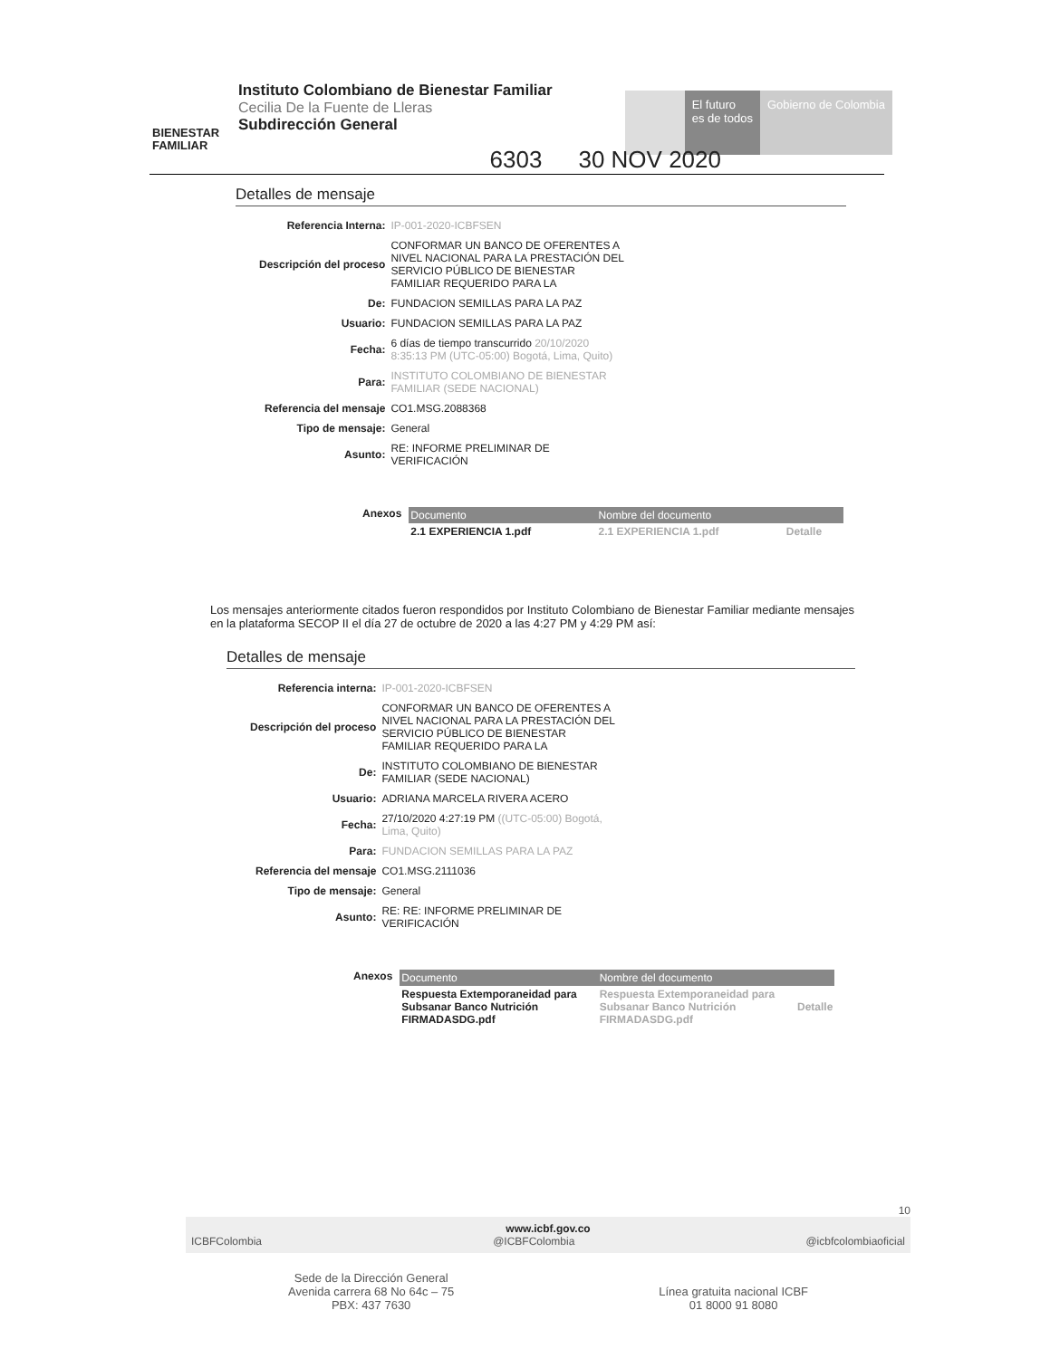BIENESTAR FAMILIAR
Instituto Colombiano de Bienestar Familiar
Cecilia De la Fuente de Lleras
Subdirección General
El futuro
es de todos
Gobierno de Colombia
6303 30 NOV 2020
Detalles de mensaje
| Referencia Interna: | IP-001-2020-ICBFSEN |
| Descripción del proceso | CONFORMAR UN BANCO DE OFERENTES A NIVEL NACIONAL PARA LA PRESTACIÓN DEL SERVICIO PÚBLICO DE BIENESTAR FAMILIAR REQUERIDO PARA LA |
| De: | FUNDACION SEMILLAS PARA LA PAZ |
| Usuario: | FUNDACION SEMILLAS PARA LA PAZ |
| Fecha: | 6 días de tiempo transcurrido 20/10/2020 8:35:13 PM (UTC-05:00) Bogotá, Lima, Quito) |
| Para: | INSTITUTO COLOMBIANO DE BIENESTAR FAMILIAR (SEDE NACIONAL) |
| Referencia del mensaje | CO1.MSG.2088368 |
| Tipo de mensaje: | General |
| Asunto: | RE: INFORME PRELIMINAR DE VERIFICACIÓN |
Anexos
| Documento | Nombre del documento | |
| --- | --- | --- |
| 2.1 EXPERIENCIA 1.pdf | 2.1 EXPERIENCIA 1.pdf | Detalle |
Los mensajes anteriormente citados fueron respondidos por Instituto Colombiano de Bienestar Familiar mediante mensajes en la plataforma SECOP II el día 27 de octubre de 2020 a las 4:27 PM y 4:29 PM así:
Detalles de mensaje
| Referencia interna: | IP-001-2020-ICBFSEN |
| Descripción del proceso | CONFORMAR UN BANCO DE OFERENTES A NIVEL NACIONAL PARA LA PRESTACIÓN DEL SERVICIO PÚBLICO DE BIENESTAR FAMILIAR REQUERIDO PARA LA |
| De: | INSTITUTO COLOMBIANO DE BIENESTAR FAMILIAR (SEDE NACIONAL) |
| Usuario: | ADRIANA MARCELA RIVERA ACERO |
| Fecha: | 27/10/2020 4:27:19 PM ((UTC-05:00) Bogotá, Lima, Quito) |
| Para: | FUNDACION SEMILLAS PARA LA PAZ |
| Referencia del mensaje | CO1.MSG.2111036 |
| Tipo de mensaje: | General |
| Asunto: | RE: RE: INFORME PRELIMINAR DE VERIFICACIÓN |
Anexos
| Documento | Nombre del documento | |
| --- | --- | --- |
| Respuesta Extemporaneidad para Subsanar Banco Nutrición FIRMADASDG.pdf | Respuesta Extemporaneidad para Subsanar Banco Nutrición FIRMADASDG.pdf | Detalle |
10
www.icbf.gov.co
ICBFColombia @ICBFColombia @icbfcolombiaoficial
Sede de la Dirección General
Avenida carrera 68 No 64c – 75
PBX: 437 7630
Línea gratuita nacional ICBF
01 8000 91 8080